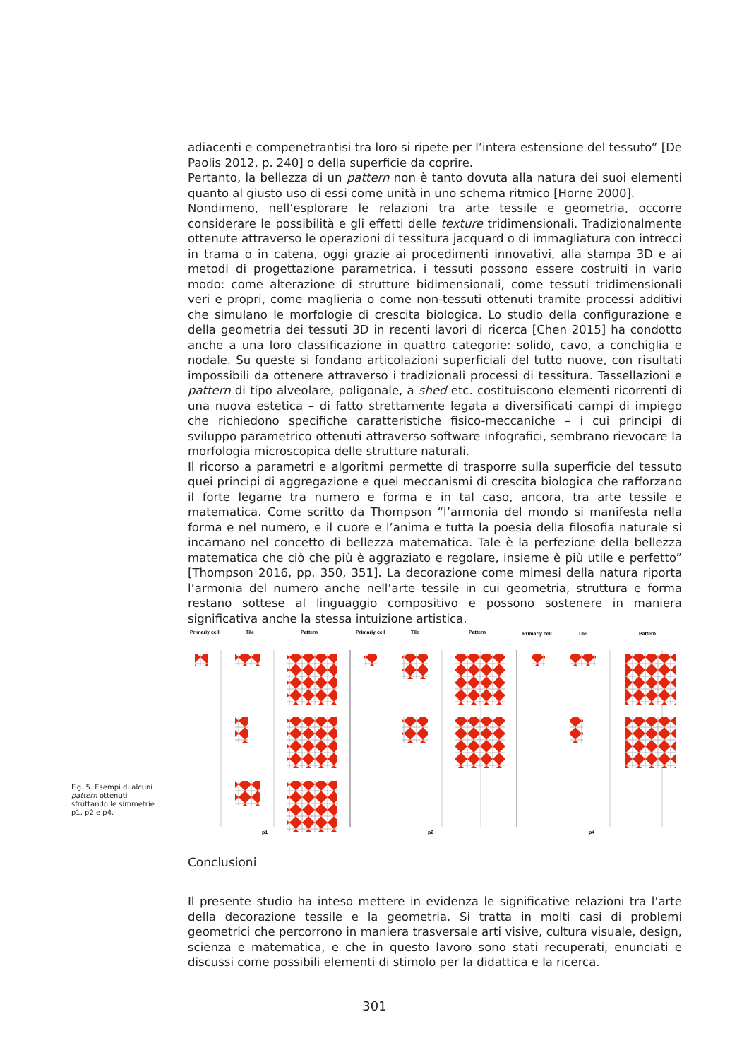adiacenti e compenetrantisi tra loro si ripete per l’intera estensione del tessuto” [De Paolis 2012, p. 240] o della superficie da coprire.
Pertanto, la bellezza di un pattern non è tanto dovuta alla natura dei suoi elementi quanto al giusto uso di essi come unità in uno schema ritmico [Horne 2000].
Nondimeno, nell’esplorare le relazioni tra arte tessile e geometria, occorre considerare le possibilità e gli effetti delle texture tridimensionali. Tradizionalmente ottenute attraverso le operazioni di tessitura jacquard o di immagliatura con intrecci in trama o in catena, oggi grazie ai procedimenti innovativi, alla stampa 3D e ai metodi di progettazione parametrica, i tessuti possono essere costruiti in vario modo: come alterazione di strutture bidimensionali, come tessuti tridimensionali veri e propri, come maglieria o come non-tessuti ottenuti tramite processi additivi che simulano le morfologie di crescita biologica. Lo studio della configurazione e della geometria dei tessuti 3D in recenti lavori di ricerca [Chen 2015] ha condotto anche a una loro classificazione in quattro categorie: solido, cavo, a conchiglia e nodale. Su queste si fondano articolazioni superficiali del tutto nuove, con risultati impossibili da ottenere attraverso i tradizionali processi di tessitura. Tassellazioni e pattern di tipo alveolare, poligonale, a shed etc. costituiscono elementi ricorrenti di una nuova estetica – di fatto strettamente legata a diversificati campi di impiego che richiedono specifiche caratteristiche fisico-meccaniche – i cui principi di sviluppo parametrico ottenuti attraverso software infografici, sembrano rievocare la morfologia microscopica delle strutture naturali.
Il ricorso a parametri e algoritmi permette di trasporre sulla superficie del tessuto quei principi di aggregazione e quei meccanismi di crescita biologica che rafforzano il forte legame tra numero e forma e in tal caso, ancora, tra arte tessile e matematica. Come scritto da Thompson “l’armonia del mondo si manifesta nella forma e nel numero, e il cuore e l’anima e tutta la poesia della filosofia naturale si incarnano nel concetto di bellezza matematica. Tale è la perfezione della bellezza matematica che ciò che più è aggraziato e regolare, insieme è più utile e perfetto” [Thompson 2016, pp. 350, 351]. La decorazione come mimesi della natura riporta l’armonia del numero anche nell’arte tessile in cui geometria, struttura e forma restano sottese al linguaggio compositivo e possono sostenere in maniera significativa anche la stessa intuizione artistica.
Primariy cell
Tile
Pattern
Primariy cell
Tile
Pattern
Primariy cell
Tile
Pattern
p1
p2
p4
Fig. 5. Esempi di alcuni pattern ottenuti sfruttando le simmetrie p1, p2 e p4.
Conclusioni
Il presente studio ha inteso mettere in evidenza le significative relazioni tra l’arte della decorazione tessile e la geometria. Si tratta in molti casi di problemi geometrici che percorrono in maniera trasversale arti visive, cultura visuale, design, scienza e matematica, e che in questo lavoro sono stati recuperati, enunciati e discussi come possibili elementi di stimolo per la didattica e la ricerca.
301